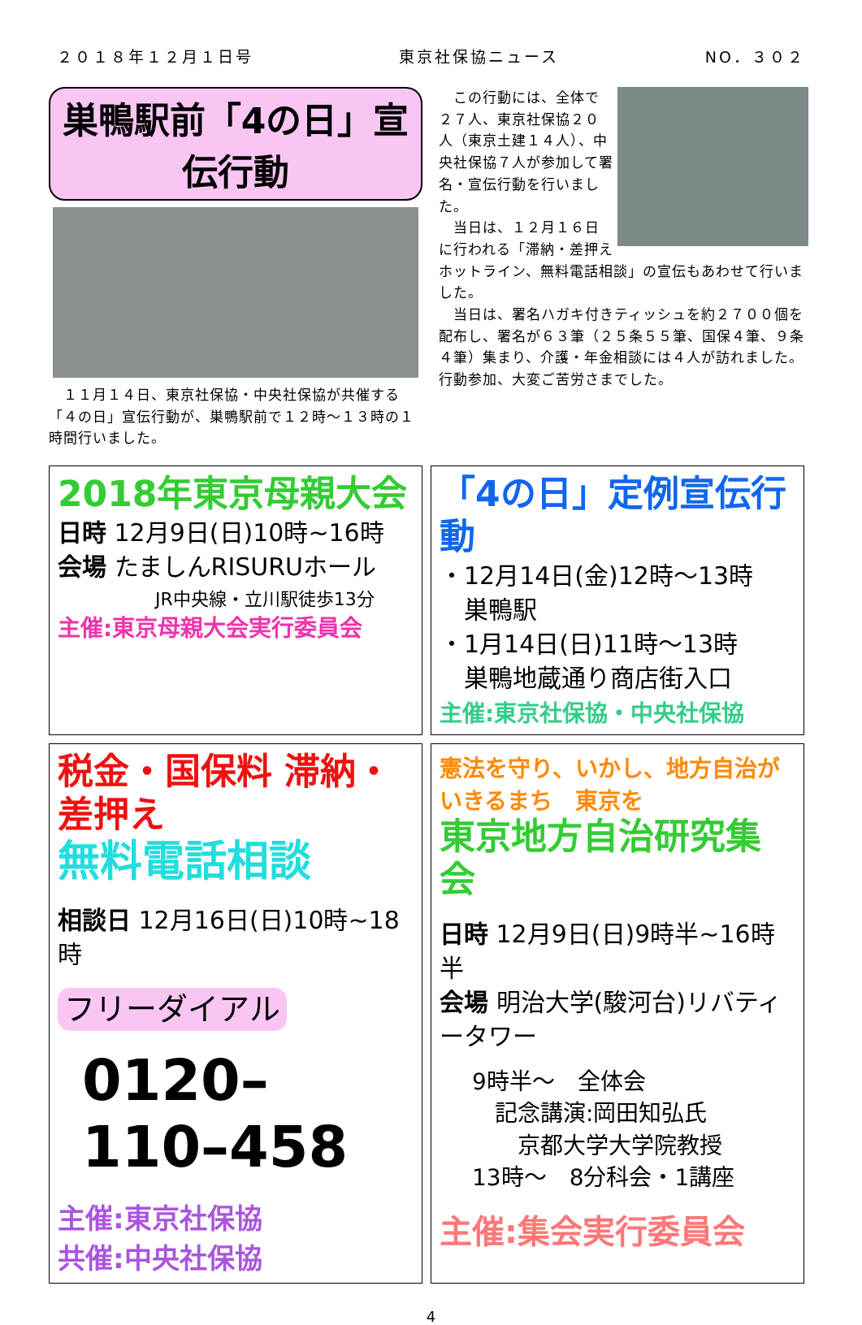２０１８年１２月１日号 東京社保協ニュース NO．３０２
巣鴨駅前「4の日」宣伝行動
　１１月１４日、東京社保協・中央社保協が共催する「４の日」宣伝行動が、巣鴨駅前で１２時～１３時の１時間行いました。
　この行動には、全体で２７人、東京社保協２０人（東京土建１４人）、中央社保協７人が参加して署名・宣伝行動を行いました。
　当日は、１２月１６日に行われる「滞納・差押えホットライン、無料電話相談」の宣伝もあわせて行いました。
　当日は、署名ハガキ付きティッシュを約２７００個を配布し、署名が６３筆（２５条５５筆、国保４筆、９条４筆）集まり、介護・年金相談には４人が訪れました。行動参加、大変ご苦労さまでした。
2018年東京母親大会
日時 12月9日(日)10時~16時
会場 たましんRISURUホール
JR中央線・立川駅徒歩13分
主催:東京母親大会実行委員会
「4の日」定例宣伝行動
・12月14日(金)12時～13時
　巣鴨駅
・1月14日(日)11時～13時
　巣鴨地蔵通り商店街入口
主催:東京社保協・中央社保協
税金・国保料 滞納・差押え
無料電話相談
相談日 12月16日(日)10時~18時
フリーダイアル
0120–110–458
主催:東京社保協
共催:中央社保協
憲法を守り、いかし、地方自治がいきるまち　東京を
東京地方自治研究集会
日時 12月9日(日)9時半~16時半
会場 明治大学(駿河台)リバティータワー
9時半～　全体会
　記念講演:岡田知弘氏
　　京都大学大学院教授
13時～　8分科会・1講座
主催:集会実行委員会
4